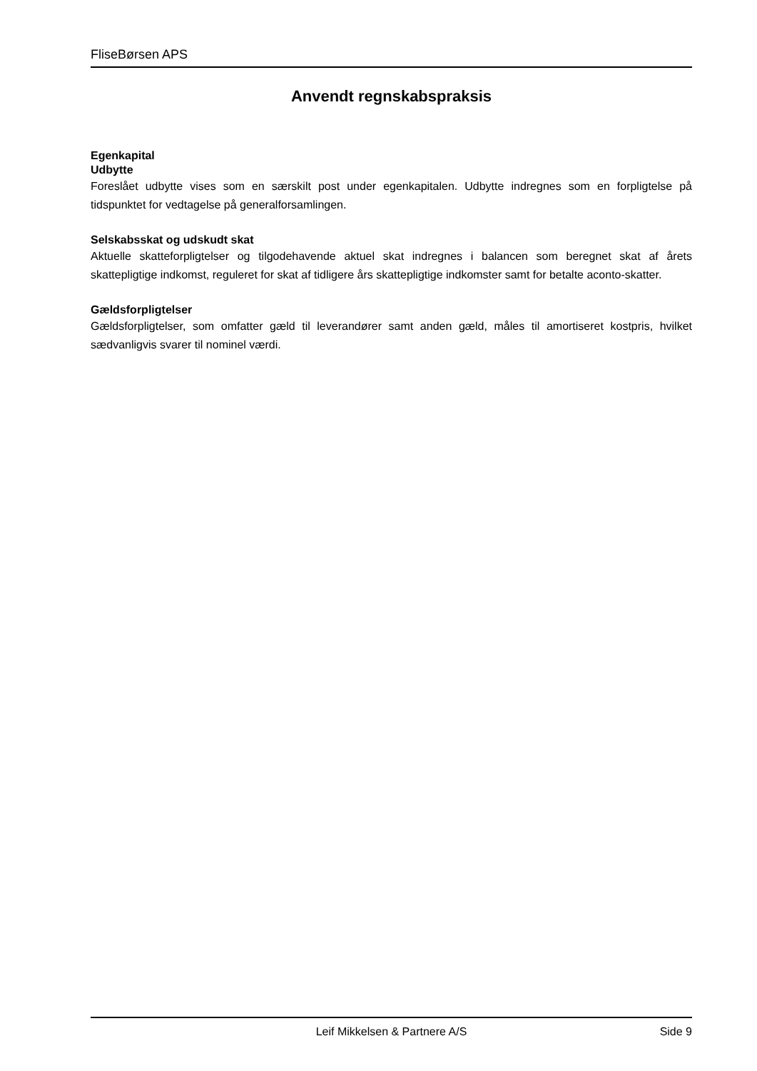FliseBørsen APS
Anvendt regnskabspraksis
Egenkapital
Udbytte
Foreslået udbytte vises som en særskilt post under egenkapitalen. Udbytte indregnes som en forpligtelse på tidspunktet for vedtagelse på generalforsamlingen.
Selskabsskat og udskudt skat
Aktuelle skatteforpligtelser og tilgodehavende aktuel skat indregnes i balancen som beregnet skat af årets skattepligtige indkomst, reguleret for skat af tidligere års skattepligtige indkomster samt for betalte aconto-skatter.
Gældsforpligtelser
Gældsforpligtelser, som omfatter gæld til leverandører samt anden gæld, måles til amortiseret kostpris, hvilket sædvanligvis svarer til nominel værdi.
Leif Mikkelsen & Partnere A/S Side 9